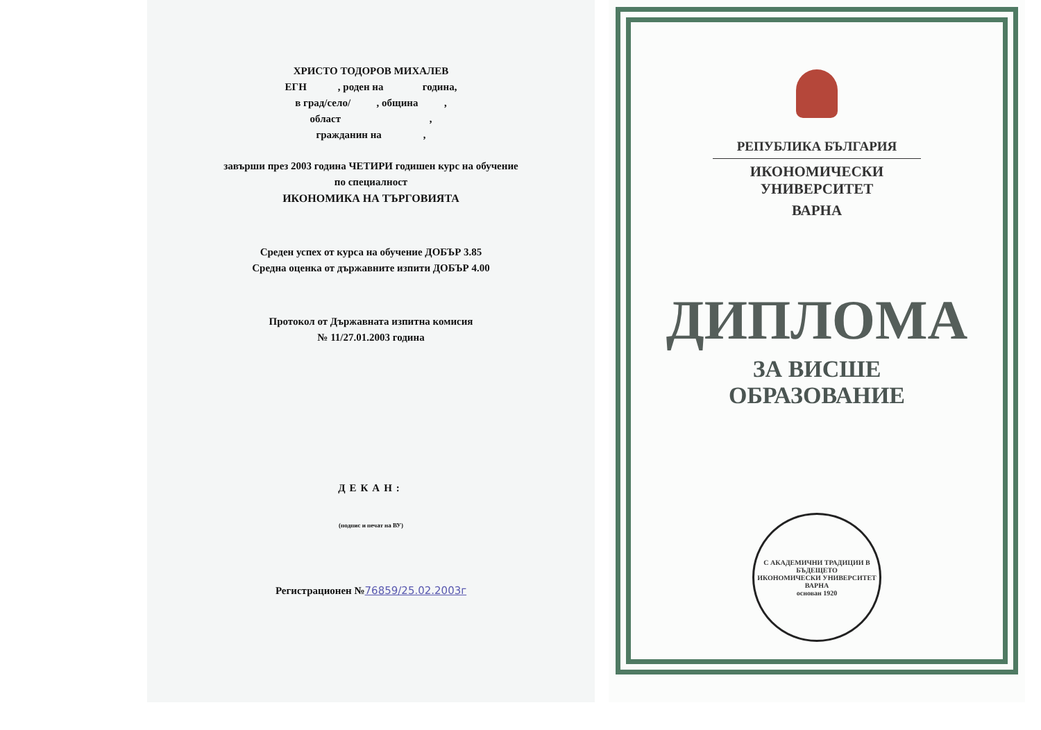ХРИСТО ТОДОРОВ МИХАЛЕВ
ЕГН , роден на година,
в град/село/ , община ,
област ,
гражданин на ,
завърши през 2003 година ЧЕТИРИ годишен курс на обучение
по специалност
ИКОНОМИКА НА ТЪРГОВИЯТА
Среден успех от курса на обучение ДОБЪР 3.85
Средна оценка от държавните изпити ДОБЪР 4.00
Протокол от Държавната изпитна комисия
№ 11/27.01.2003 година
ДЕКАН:
(подпис и печат на ВУ)
Регистрационен №76859/25.02.2003г
РЕПУБЛИКА БЪЛГАРИЯ
ИКОНОМИЧЕСКИ УНИВЕРСИТЕТ
ВАРНА
ДИПЛОМА
ЗА ВИСШЕ
ОБРАЗОВАНИЕ
С АКАДЕМИЧНИ ТРАДИЦИИ В БЪДЕЩЕТО
ИКОНОМИЧЕСКИ УНИВЕРСИТЕТ ВАРНА
основан 1920